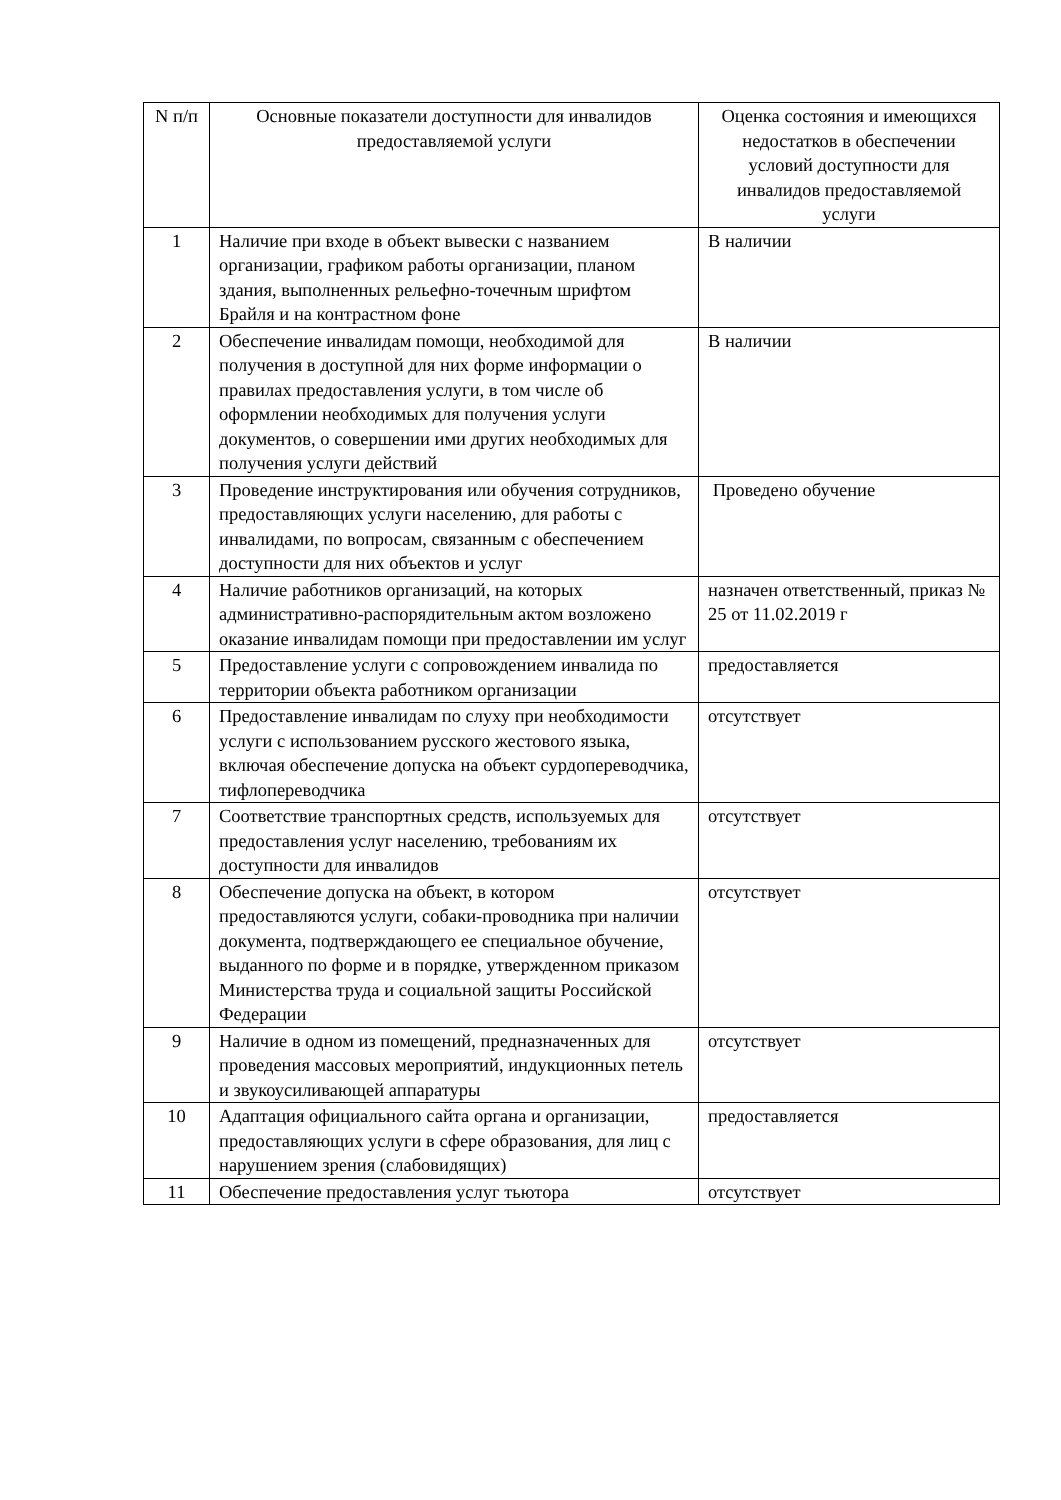| N п/п | Основные показатели доступности для инвалидов предоставляемой услуги | Оценка состояния и имеющихся недостатков в обеспечении условий доступности для инвалидов предоставляемой услуги |
| --- | --- | --- |
| 1 | Наличие при входе в объект вывески с названием организации, графиком работы организации, планом здания, выполненных рельефно-точечным шрифтом Брайля и на контрастном фоне | В наличии |
| 2 | Обеспечение инвалидам помощи, необходимой для получения в доступной для них форме информации о правилах предоставления услуги, в том числе об оформлении необходимых для получения услуги документов, о совершении ими других необходимых для получения услуги действий | В наличии |
| 3 | Проведение инструктирования или обучения сотрудников, предоставляющих услуги населению, для работы с инвалидами, по вопросам, связанным с обеспечением доступности для них объектов и услуг | Проведено обучение |
| 4 | Наличие работников организаций, на которых административно-распорядительным актом возложено оказание инвалидам помощи при предоставлении им услуг | назначен ответственный, приказ № 25 от 11.02.2019 г |
| 5 | Предоставление услуги с сопровождением инвалида по территории объекта работником организации | предоставляется |
| 6 | Предоставление инвалидам по слуху при необходимости услуги с использованием русского жестового языка, включая обеспечение допуска на объект сурдопереводчика, тифлопереводчика | отсутствует |
| 7 | Соответствие транспортных средств, используемых для предоставления услуг населению, требованиям их доступности для инвалидов | отсутствует |
| 8 | Обеспечение допуска на объект, в котором предоставляются услуги, собаки-проводника при наличии документа, подтверждающего ее специальное обучение, выданного по форме и в порядке, утвержденном приказом Министерства труда и социальной защиты Российской Федерации | отсутствует |
| 9 | Наличие в одном из помещений, предназначенных для проведения массовых мероприятий, индукционных петель и звукоусиливающей аппаратуры | отсутствует |
| 10 | Адаптация официального сайта органа и организации, предоставляющих услуги в сфере образования, для лиц с нарушением зрения (слабовидящих) | предоставляется |
| 11 | Обеспечение предоставления услуг тьютора | отсутствует |